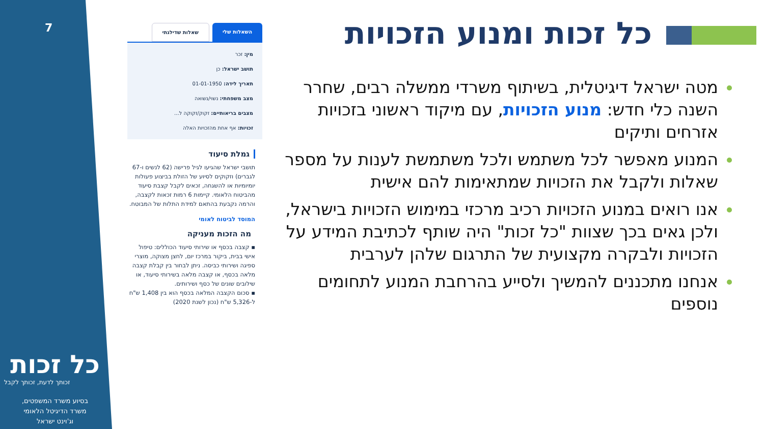7
כל זכות
זכותך לדעת, זכותך לקבל
בסיוע משרד המשפטים,
משרד הדיגיטל הלאומי
וג'וינט ישראל
השאלות שלי שאלות שדילגתי
מין: זכר
תושב ישראל: כן
תאריך לידה: 01-01-1950
מצב משפחתי: נשוי/נשואה
מצבים בריאותיים: זקוק/זקוקה ל...
זכויות: אף אחת מהזכויות האלה
גמלת סיעוד
תושבי ישראל שהגיעו לגיל פרישה (62 לנשים ו-67 לגברים) וזקוקים לסיוע של הזולת בביצוע פעולות יומיומיות או להשגחה, זכאים לקבל קצבת סיעוד מהביטוח הלאומי. קיימות 6 רמות זכאות לקצבה, והרמה נקבעת בהתאם למידת התלות של המבוטח.
המוסד לביטוח לאומי
מה הזכות מעניקה
▪ קצבה בכסף או שירותי סיעוד הכוללים: טיפול אישי בבית, ביקור במרכז יום, לחצן מצוקה, מוצרי ספיגה ושירותי כביסה. ניתן לבחור בין קבלת קצבה מלאה בכסף, או קצבה מלאה בשירותי סיעוד, או שילובים שונים של כסף ושירותים.
▪ סכום הקצבה המלאה בכסף הוא בין 1,408 ש"ח ל-5,326 ש"ח (נכון לשנת 2020)
כל זכות ומנוע הזכויות
מטה ישראל דיגיטלית, בשיתוף משרדי ממשלה רבים, שחרר השנה כלי חדש: מנוע הזכויות, עם מיקוד ראשוני בזכויות אזרחים ותיקים
המנוע מאפשר לכל משתמש ולכל משתמשת לענות על מספר שאלות ולקבל את הזכויות שמתאימות להם אישית
אנו רואים במנוע הזכויות רכיב מרכזי במימוש הזכויות בישראל, ולכן גאים בכך שצוות "כל זכות" היה שותף לכתיבת המידע על הזכויות ולבקרה מקצועית של התרגום שלהן לערבית
אנחנו מתכננים להמשיך ולסייע בהרחבת המנוע לתחומים נוספים